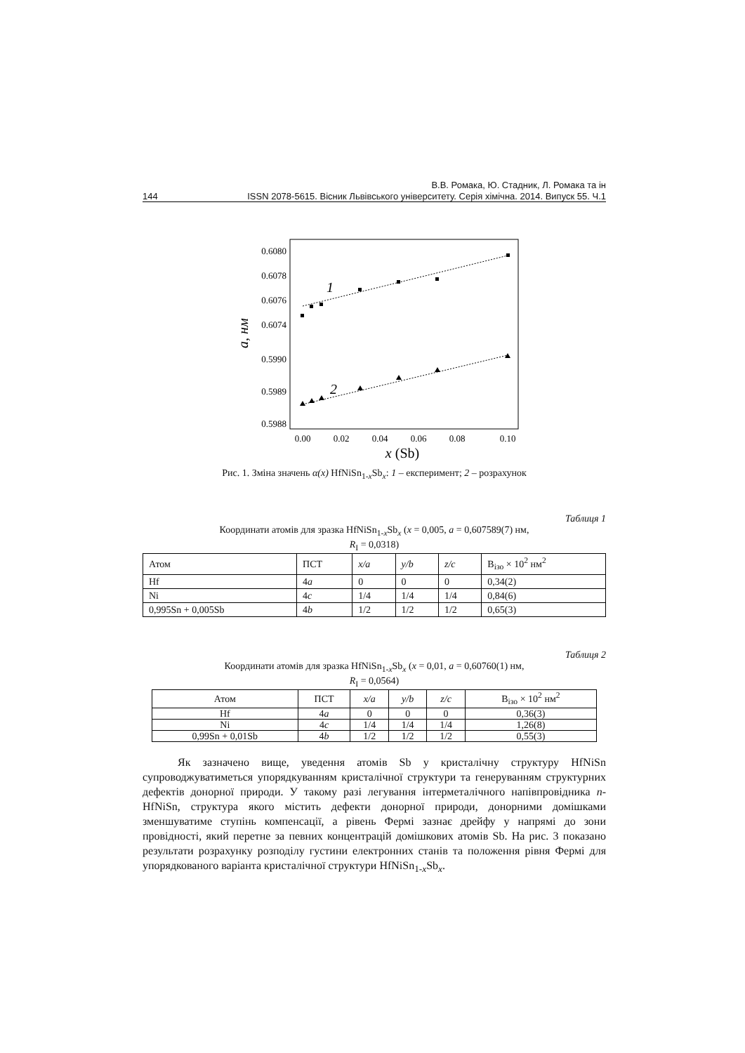В.В. Ромака, Ю. Стадник, Л. Ромака та ін
144 ISSN 2078-5615. Вісник Львівського університету. Серія хімічна. 2014. Випуск 55. Ч.1
0.6080
0.6078
0.6076
0.6074
0.5990
0.5989
0.5988
a, нм
1
2
0.00
0.02
0.04
0.06
0.08
0.10
x (Sb)
Рис. 1. Зміна значень α(x) HfNiSn<sub>1-x</sub>Sb<sub>x</sub>: 1 – експеримент; 2 – розрахунок
Таблиця 1
Координати атомів для зразка HfNiSn<sub>1-x</sub>Sb<sub>x</sub> (x = 0,005, a = 0,607589(7) нм,
R<sub>I</sub> = 0,0318)
| Атом | ПСТ | x/a | y/b | z/c | B<sub>ізо</sub> × 10<sup>2</sup> нм<sup>2</sup> |
| Hf | 4 a | 0 | 0 | 0 | 0,34(2) |
| Ni | 4 c | 1/4 | 1/4 | 1/4 | 0,84(6) |
| 0,995Sn + 0,005Sb | 4 b | 1/2 | 1/2 | 1/2 | 0,65(3) |
Таблиця 2
Координати атомів для зразка HfNiSn<sub>1-x</sub>Sb<sub>x</sub> (x = 0,01, a = 0,60760(1) нм,
R<sub>I</sub> = 0,0564)
| Атом | ПСТ | x/a | y/b | z/c | B<sub>ізо</sub> × 10<sup>2</sup> нм<sup>2</sup> |
| Hf | 4 a | 0 | 0 | 0 | 0,36(3) |
| Ni | 4 c | 1/4 | 1/4 | 1/4 | 1,26(8) |
| 0,99Sn + 0,01Sb | 4 b | 1/2 | 1/2 | 1/2 | 0,55(3) |
Як зазначено вище, уведення атомів Sb у кристалічну структуру HfNiSn супроводжуватиметься упорядкуванням кристалічної структури та генеруванням структурних дефектів донорної природи. У такому разі легування інтерметалічного напівпровідника n-HfNiSn, структура якого містить дефекти донорної природи, донорними домішками зменшуватиме ступінь компенсації, а рівень Фермі зазнає дрейфу у напрямі до зони провідності, який перетне за певних концентрацій домішкових атомів Sb. На рис. 3 показано результати розрахунку розподілу густини електронних станів та положення рівня Фермі для упорядкованого варіанта кристалічної структури HfNiSn<sub>1-x</sub>Sb<sub>x</sub>.